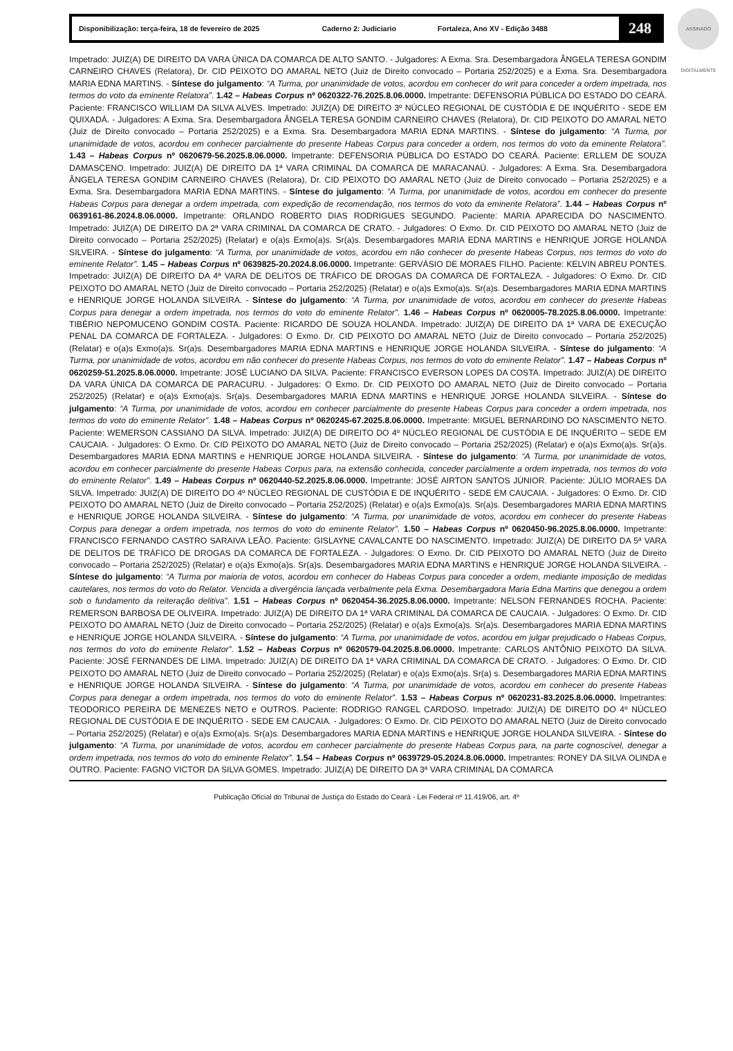ASSINADO DIGITALMENTE
Disponibilização: terça-feira, 18 de fevereiro de 2025 Caderno 2: Judiciario Fortaleza, Ano XV - Edição 3488
248
Impetrado: JUIZ(A) DE DIREITO DA VARA ÚNICA DA COMARCA DE ALTO SANTO. - Julgadores: A Exma. Sra. Desembargadora ÂNGELA TERESA GONDIM CARNEIRO CHAVES (Relatora), Dr. CID PEIXOTO DO AMARAL NETO (Juiz de Direito convocado – Portaria 252/2025) e a Exma. Sra. Desembargadora MARIA EDNA MARTINS. - Síntese do julgamento: “A Turma, por unanimidade de votos, acordou em conhecer do writ para conceder a ordem impetrada, nos termos do voto da eminente Relatora”. 1.42 – Habeas Corpus nº 0620322-76.2025.8.06.0000. Impetrante: DEFENSORIA PÚBLICA DO ESTADO DO CEARÁ. Paciente: FRANCISCO WILLIAM DA SILVA ALVES. Impetrado: JUIZ(A) DE DIREITO 3º NÚCLEO REGIONAL DE CUSTÓDIA E DE INQUÉRITO - SEDE EM QUIXADÁ. - Julgadores: A Exma. Sra. Desembargadora ÂNGELA TERESA GONDIM CARNEIRO CHAVES (Relatora), Dr. CID PEIXOTO DO AMARAL NETO (Juiz de Direito convocado – Portaria 252/2025) e a Exma. Sra. Desembargadora MARIA EDNA MARTINS. - Síntese do julgamento: “A Turma, por unanimidade de votos, acordou em conhecer parcialmente do presente Habeas Corpus para conceder a ordem, nos termos do voto da eminente Relatora”. 1.43 – Habeas Corpus nº 0620679-56.2025.8.06.0000. Impetrante: DEFENSORIA PÚBLICA DO ESTADO DO CEARÁ. Paciente: ERLLEM DE SOUZA DAMASCENO. Impetrado: JUIZ(A) DE DIREITO DA 1ª VARA CRIMINAL DA COMARCA DE MARACANAÚ. - Julgadores: A Exma. Sra. Desembargadora ÂNGELA TERESA GONDIM CARNEIRO CHAVES (Relatora), Dr. CID PEIXOTO DO AMARAL NETO (Juiz de Direito convocado – Portaria 252/2025) e a Exma. Sra. Desembargadora MARIA EDNA MARTINS. - Síntese do julgamento: “A Turma, por unanimidade de votos, acordou em conhecer do presente Habeas Corpus para denegar a ordem impetrada, com expedição de recomendação, nos termos do voto da eminente Relatora”. 1.44 – Habeas Corpus nº 0639161-86.2024.8.06.0000. Impetrante: ORLANDO ROBERTO DIAS RODRIGUES SEGUNDO. Paciente: MARIA APARECIDA DO NASCIMENTO. Impetrado: JUIZ(A) DE DIREITO DA 2ª VARA CRIMINAL DA COMARCA DE CRATO. - Julgadores: O Exmo. Dr. CID PEIXOTO DO AMARAL NETO (Juiz de Direito convocado – Portaria 252/2025) (Relatar) e o(a)s Exmo(a)s. Sr(a)s. Desembargadores MARIA EDNA MARTINS e HENRIQUE JORGE HOLANDA SILVEIRA. - Síntese do julgamento: “A Turma, por unanimidade de votos, acordou em não conhecer do presente Habeas Corpus, nos termos do voto do eminente Relator”. 1.45 – Habeas Corpus nº 0639825-20.2024.8.06.0000. Impetrante: GERVÁSIO DE MORAES FILHO. Paciente: KELVIN ABREU PONTES. Impetrado: JUIZ(A) DE DIREITO DA 4ª VARA DE DELITOS DE TRÁFICO DE DROGAS DA COMARCA DE FORTALEZA. - Julgadores: O Exmo. Dr. CID PEIXOTO DO AMARAL NETO (Juiz de Direito convocado – Portaria 252/2025) (Relatar) e o(a)s Exmo(a)s. Sr(a)s. Desembargadores MARIA EDNA MARTINS e HENRIQUE JORGE HOLANDA SILVEIRA. - Síntese do julgamento: “A Turma, por unanimidade de votos, acordou em conhecer do presente Habeas Corpus para denegar a ordem impetrada, nos termos do voto do eminente Relator”. 1.46 – Habeas Corpus nº 0620005-78.2025.8.06.0000. Impetrante: TIBÉRIO NEPOMUCENO GONDIM COSTA. Paciente: RICARDO DE SOUZA HOLANDA. Impetrado: JUIZ(A) DE DIREITO DA 1ª VARA DE EXECUÇÃO PENAL DA COMARCA DE FORTALEZA. - Julgadores: O Exmo. Dr. CID PEIXOTO DO AMARAL NETO (Juiz de Direito convocado – Portaria 252/2025) (Relatar) e o(a)s Exmo(a)s. Sr(a)s. Desembargadores MARIA EDNA MARTINS e HENRIQUE JORGE HOLANDA SILVEIRA. - Síntese do julgamento: “A Turma, por unanimidade de votos, acordou em não conhecer do presente Habeas Corpus, nos termos do voto do eminente Relator”. 1.47 – Habeas Corpus nº 0620259-51.2025.8.06.0000. Impetrante: JOSÉ LUCIANO DA SILVA. Paciente: FRANCISCO EVERSON LOPES DA COSTA. Impetrado: JUIZ(A) DE DIREITO DA VARA ÚNICA DA COMARCA DE PARACURU. - Julgadores: O Exmo. Dr. CID PEIXOTO DO AMARAL NETO (Juiz de Direito convocado – Portaria 252/2025) (Relatar) e o(a)s Exmo(a)s. Sr(a)s. Desembargadores MARIA EDNA MARTINS e HENRIQUE JORGE HOLANDA SILVEIRA. - Síntese do julgamento: “A Turma, por unanimidade de votos, acordou em conhecer parcialmente do presente Habeas Corpus para conceder a ordem impetrada, nos termos do voto do eminente Relator”. 1.48 – Habeas Corpus nº 0620245-67.2025.8.06.0000. Impetrante: MIGUEL BERNARDINO DO NASCIMENTO NETO. Paciente: WEMERSON CASSIANO DA SILVA. Impetrado: JUIZ(A) DE DIREITO DO 4º NÚCLEO REGIONAL DE CUSTÓDIA E DE INQUÉRITO – SEDE EM CAUCAIA. - Julgadores: O Exmo. Dr. CID PEIXOTO DO AMARAL NETO (Juiz de Direito convocado – Portaria 252/2025) (Relatar) e o(a)s Exmo(a)s. Sr(a)s. Desembargadores MARIA EDNA MARTINS e HENRIQUE JORGE HOLANDA SILVEIRA. - Síntese do julgamento: “A Turma, por unanimidade de votos, acordou em conhecer parcialmente do presente Habeas Corpus para, na extensão conhecida, conceder parcialmente a ordem impetrada, nos termos do voto do eminente Relator”. 1.49 – Habeas Corpus nº 0620440-52.2025.8.06.0000. Impetrante: JOSÉ AIRTON SANTOS JÚNIOR. Paciente: JÚLIO MORAES DA SILVA. Impetrado: JUIZ(A) DE DIREITO DO 4º NÚCLEO REGIONAL DE CUSTÓDIA E DE INQUÉRITO - SEDE EM CAUCAIA. - Julgadores: O Exmo. Dr. CID PEIXOTO DO AMARAL NETO (Juiz de Direito convocado – Portaria 252/2025) (Relatar) e o(a)s Exmo(a)s. Sr(a)s. Desembargadores MARIA EDNA MARTINS e HENRIQUE JORGE HOLANDA SILVEIRA. - Síntese do julgamento: “A Turma, por unanimidade de votos, acordou em conhecer do presente Habeas Corpus para denegar a ordem impetrada, nos termos do voto do eminente Relator”. 1.50 – Habeas Corpus nº 0620450-96.2025.8.06.0000. Impetrante: FRANCISCO FERNANDO CASTRO SARAIVA LEÃO. Paciente: GISLAYNE CAVALCANTE DO NASCIMENTO. Impetrado: JUIZ(A) DE DIREITO DA 5ª VARA DE DELITOS DE TRÁFICO DE DROGAS DA COMARCA DE FORTALEZA. - Julgadores: O Exmo. Dr. CID PEIXOTO DO AMARAL NETO (Juiz de Direito convocado – Portaria 252/2025) (Relatar) e o(a)s Exmo(a)s. Sr(a)s. Desembargadores MARIA EDNA MARTINS e HENRIQUE JORGE HOLANDA SILVEIRA. - Síntese do julgamento: “A Turma por maioria de votos, acordou em conhecer do Habeas Corpus para conceder a ordem, mediante imposição de medidas cautelares, nos termos do voto do Relator. Vencida a divergência lançada verbalmente pela Exma. Desembargadora Maria Edna Martins que denegou a ordem sob o fundamento da reiteração delitiva”. 1.51 – Habeas Corpus nº 0620454-36.2025.8.06.0000. Impetrante: NELSON FERNANDES ROCHA. Paciente: REMERSON BARBOSA DE OLIVEIRA. Impetrado: JUIZ(A) DE DIREITO DA 1ª VARA CRIMINAL DA COMARCA DE CAUCAIA. - Julgadores: O Exmo. Dr. CID PEIXOTO DO AMARAL NETO (Juiz de Direito convocado – Portaria 252/2025) (Relatar) e o(a)s Exmo(a)s. Sr(a)s. Desembargadores MARIA EDNA MARTINS e HENRIQUE JORGE HOLANDA SILVEIRA. - Síntese do julgamento: “A Turma, por unanimidade de votos, acordou em julgar prejudicado o Habeas Corpus, nos termos do voto do eminente Relator”. 1.52 – Habeas Corpus nº 0620579-04.2025.8.06.0000. Impetrante: CARLOS ANTÔNIO PEIXOTO DA SILVA. Paciente: JOSÉ FERNANDES DE LIMA. Impetrado: JUIZ(A) DE DIREITO DA 1ª VARA CRIMINAL DA COMARCA DE CRATO. - Julgadores: O Exmo. Dr. CID PEIXOTO DO AMARAL NETO (Juiz de Direito convocado – Portaria 252/2025) (Relatar) e o(a)s Exmo(a)s. Sr(a) s. Desembargadores MARIA EDNA MARTINS e HENRIQUE JORGE HOLANDA SILVEIRA. - Síntese do julgamento: “A Turma, por unanimidade de votos, acordou em conhecer do presente Habeas Corpus para denegar a ordem impetrada, nos termos do voto do eminente Relator”. 1.53 – Habeas Corpus nº 0620231-83.2025.8.06.0000. Impetrantes: TEODORICO PEREIRA DE MENEZES NETO e OUTROS. Paciente: RODRIGO RANGEL CARDOSO. Impetrado: JUIZ(A) DE DIREITO DO 4º NÚCLEO REGIONAL DE CUSTÓDIA E DE INQUÉRITO - SEDE EM CAUCAIA. - Julgadores: O Exmo. Dr. CID PEIXOTO DO AMARAL NETO (Juiz de Direito convocado – Portaria 252/2025) (Relatar) e o(a)s Exmo(a)s. Sr(a)s. Desembargadores MARIA EDNA MARTINS e HENRIQUE JORGE HOLANDA SILVEIRA. - Síntese do julgamento: “A Turma, por unanimidade de votos, acordou em conhecer parcialmente do presente Habeas Corpus para, na parte cognoscível, denegar a ordem impetrada, nos termos do voto do eminente Relator”. 1.54 – Habeas Corpus nº 0639729-05.2024.8.06.0000. Impetrantes: RONEY DA SILVA OLINDA e OUTRO. Paciente: FAGNO VICTOR DA SILVA GOMES. Impetrado: JUIZ(A) DE DIREITO DA 3ª VARA CRIMINAL DA COMARCA
Publicação Oficial do Tribunal de Justiça do Estado do Ceará - Lei Federal nº 11.419/06, art. 4º